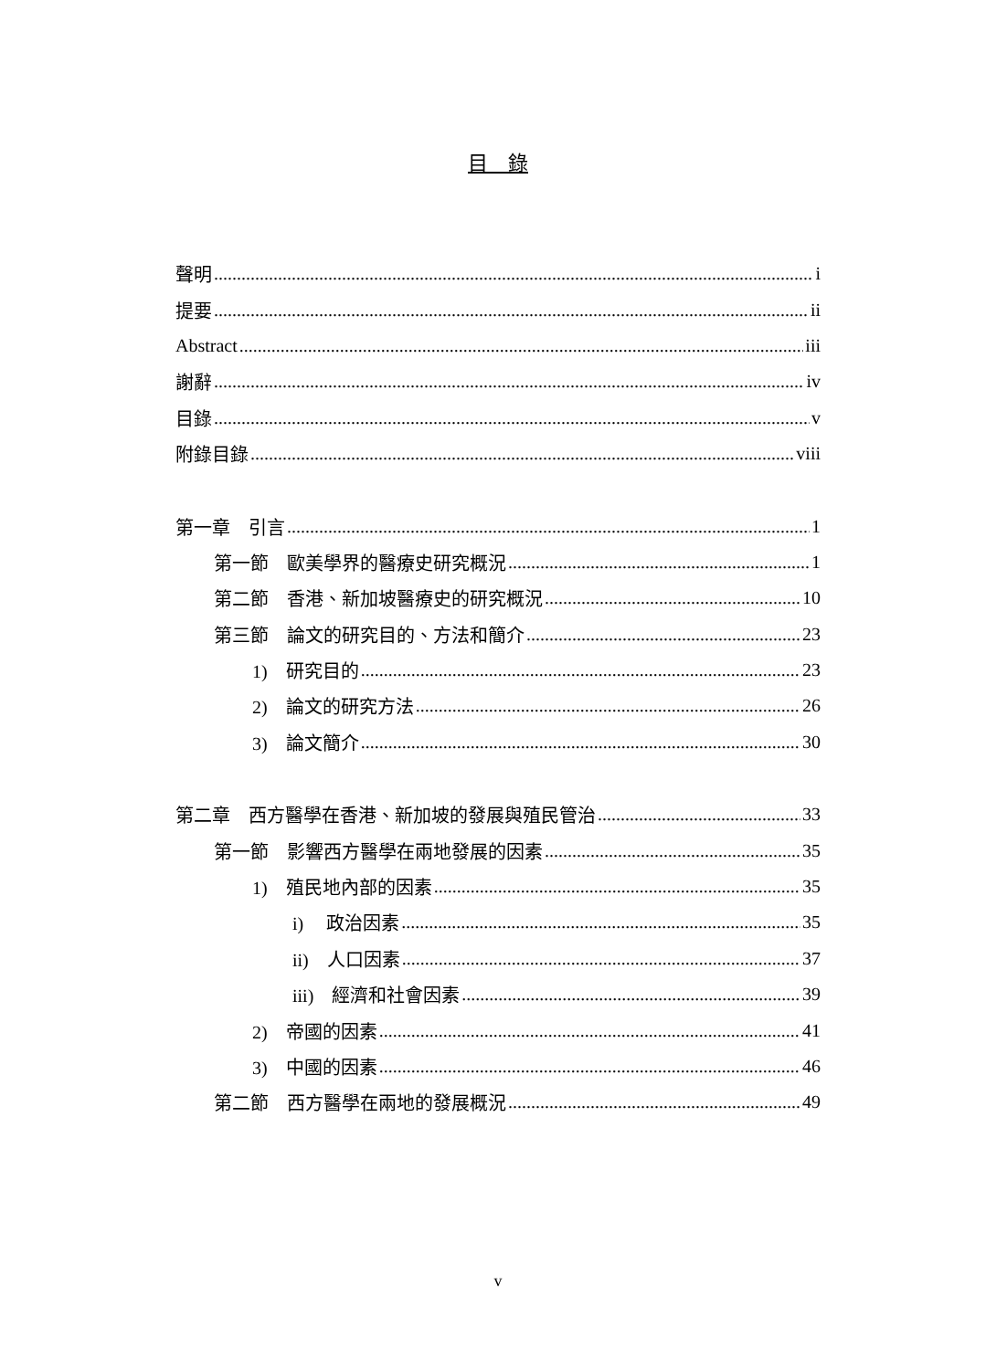目　錄
聲明 i
提要 ii
Abstract iii
謝辭 iv
目錄 v
附錄目錄 viii
第一章　引言 1
第一節　歐美學界的醫療史研究概況 1
第二節　香港、新加坡醫療史的研究概況 10
第三節　論文的研究目的、方法和簡介 23
1)　研究目的 23
2)　論文的研究方法 26
3)　論文簡介 30
第二章　西方醫學在香港、新加坡的發展與殖民管治 33
第一節　影響西方醫學在兩地發展的因素 35
1)　殖民地內部的因素 35
i)　 政治因素 35
ii)　人口因素 37
iii)　經濟和社會因素 39
2)　帝國的因素 41
3)　中國的因素 46
第二節　西方醫學在兩地的發展概況 49
v